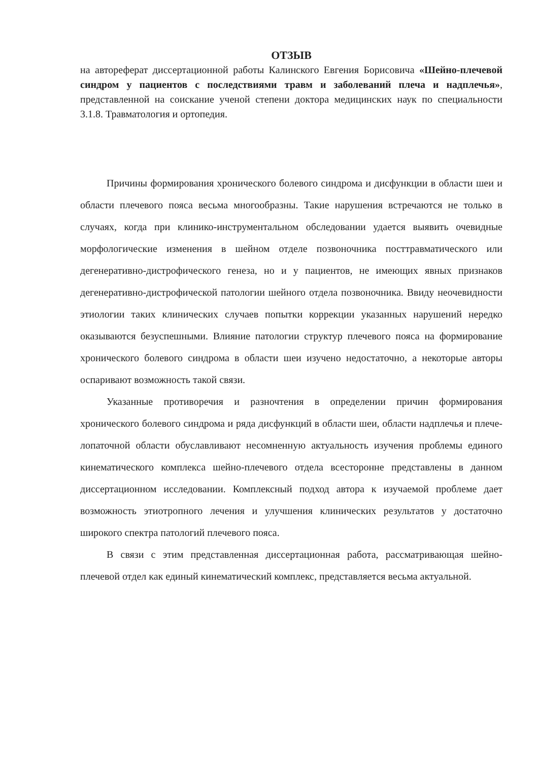ОТЗЫВ
на автореферат диссертационной работы Калинского Евгения Борисовича «Шейно-плечевой синдром у пациентов с последствиями травм и заболеваний плеча и надплечья», представленной на соискание ученой степени доктора медицинских наук по специальности 3.1.8. Травматология и ортопедия.
Причины формирования хронического болевого синдрома и дисфункции в области шеи и области плечевого пояса весьма многообразны. Такие нарушения встречаются не только в случаях, когда при клинико-инструментальном обследовании удается выявить очевидные морфологические изменения в шейном отделе позвоночника посттравматического или дегенеративно-дистрофического генеза, но и у пациентов, не имеющих явных признаков дегенеративно-дистрофической патологии шейного отдела позвоночника. Ввиду неочевидности этиологии таких клинических случаев попытки коррекции указанных нарушений нередко оказываются безуспешными. Влияние патологии структур плечевого пояса на формирование хронического болевого синдрома в области шеи изучено недостаточно, а некоторые авторы оспаривают возможность такой связи.
Указанные противоречия и разночтения в определении причин формирования хронического болевого синдрома и ряда дисфункций в области шеи, области надплечья и плече-лопаточной области обуславливают несомненную актуальность изучения проблемы единого кинематического комплекса шейно-плечевого отдела всесторонне представлены в данном диссертационном исследовании. Комплексный подход автора к изучаемой проблеме дает возможность этиотропного лечения и улучшения клинических результатов у достаточно широкого спектра патологий плечевого пояса.
В связи с этим представленная диссертационная работа, рассматривающая шейно-плечевой отдел как единый кинематический комплекс, представляется весьма актуальной.